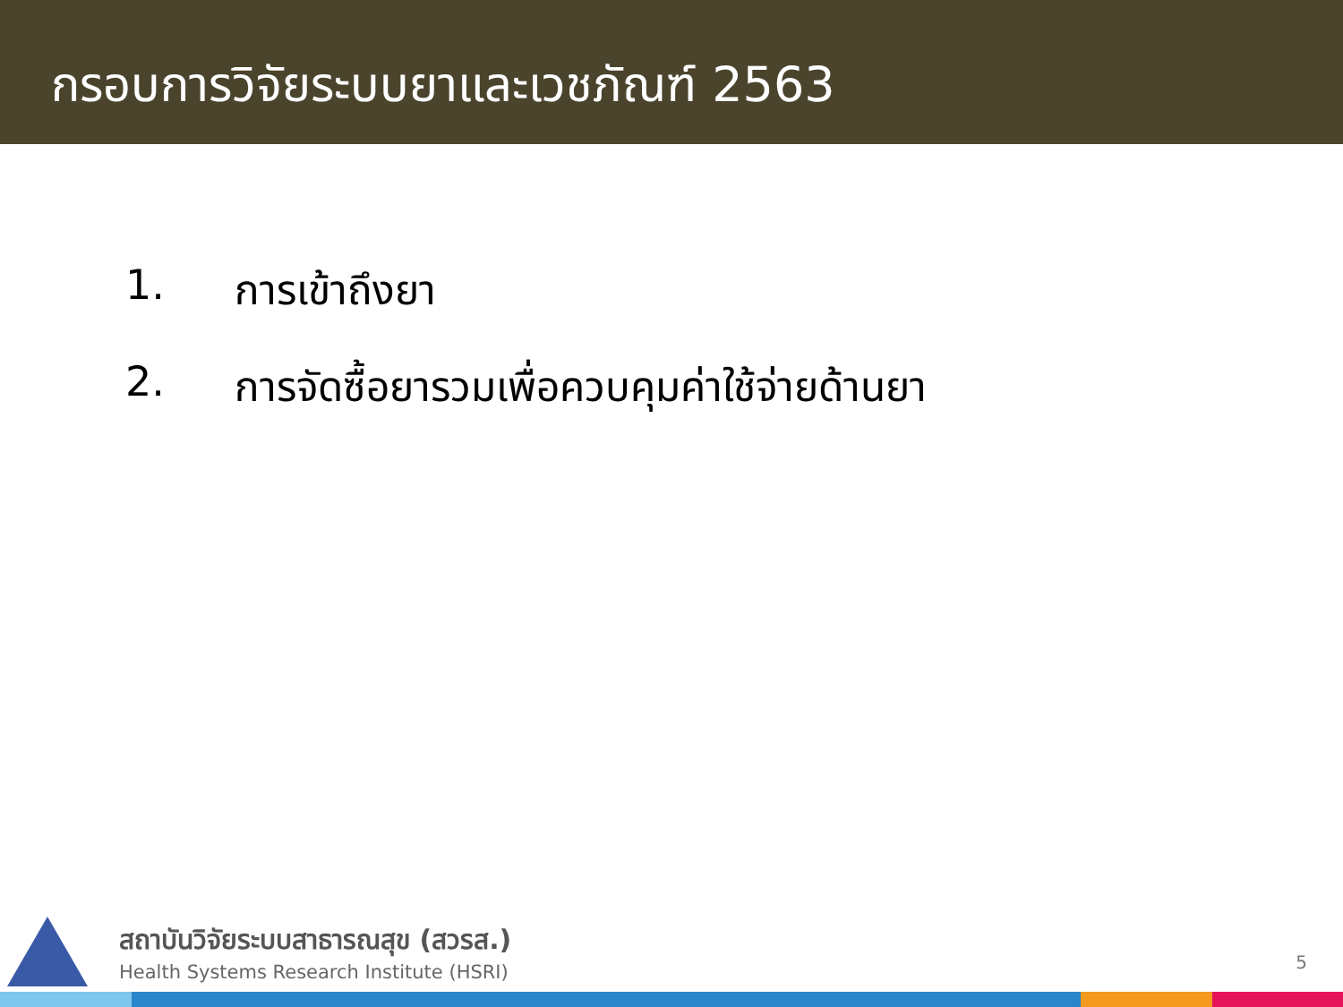กรอบการวิจัยระบบยาและเวชภัณฑ์ 2563
1. การเข้าถึงยา
2. การจัดซื้อยารวมเพื่อควบคุมค่าใช้จ่ายด้านยา
สถาบันวิจัยระบบสาธารณสุข (สวรส.)
Health Systems Research Institute (HSRI)
5